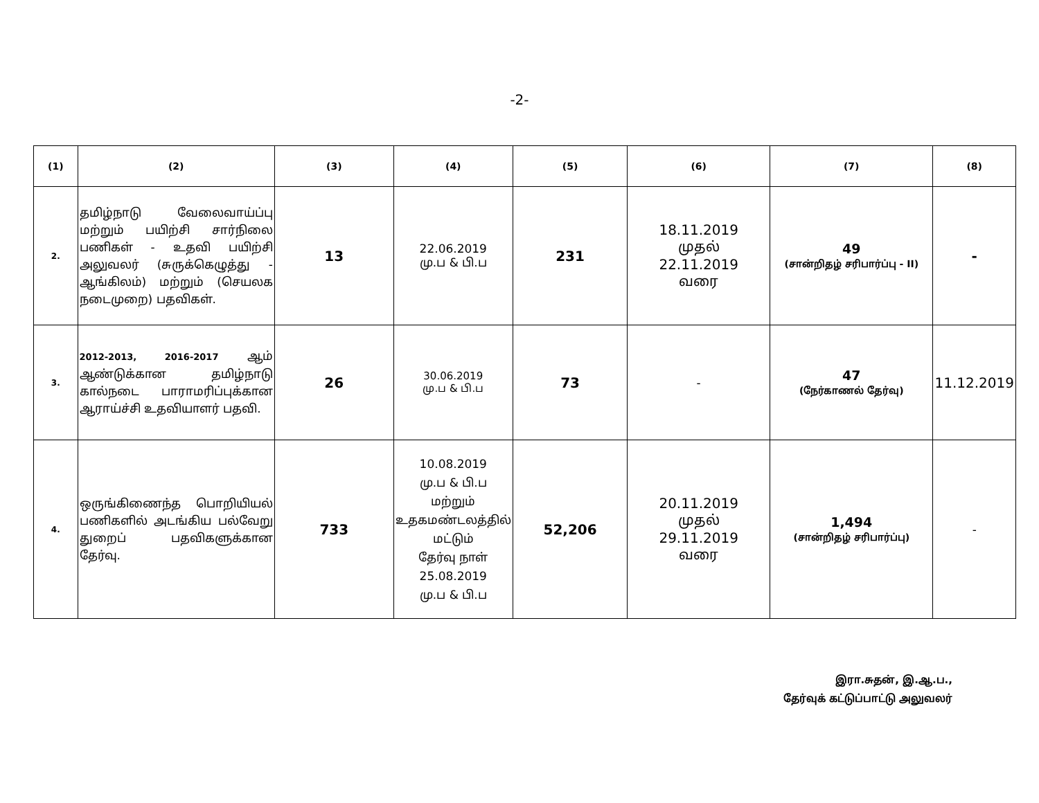-2-
| (1) | (2) | (3) | (4) | (5) | (6) | (7) | (8) |
| --- | --- | --- | --- | --- | --- | --- | --- |
| 2. | தமிழ்நாடு வேலைவாய்ப்பு மற்றும் பயிற்சி சார்நிலை பணிகள் - உதவி பயிற்சி அலுவலர் (சுருக்கெழுத்து - ஆங்கிலம்) மற்றும் (செயலக நடைமுறை) பதவிகள். | 13 | 22.06.2019 மு.ப & பி.ப | 231 | 18.11.2019 முதல் 22.11.2019 வரை | 49 (சான்றிதழ் சரிபார்ப்பு - II) | - |
| 3. | 2012-2013, 2016-2017 ஆம் ஆண்டுக்கான தமிழ்நாடு கால்நடை பாராமரிப்புக்கான ஆராய்ச்சி உதவியாளர் பதவி. | 26 | 30.06.2019 மு.ப & பி.ப | 73 | - | 47 (நேர்காணல் தேர்வு) | 11.12.2019 |
| 4. | ஒருங்கிணைந்த பொறியியல் பணிகளில் அடங்கிய பல்வேறு துறைப் பதவிகளுக்கான தேர்வு. | 733 | 10.08.2019 மு.ப & பி.ப மற்றும் உதகமண்டலத்தில் மட்டும் தேர்வு நாள் 25.08.2019 மு.ப & பி.ப | 52,206 | 20.11.2019 முதல் 29.11.2019 வரை | 1,494 (சான்றிதழ் சரிபார்ப்பு) | - |
இரா.சுதன், இ.ஆ.ப.,
தேர்வுக் கட்டுப்பாட்டு அலுவலர்